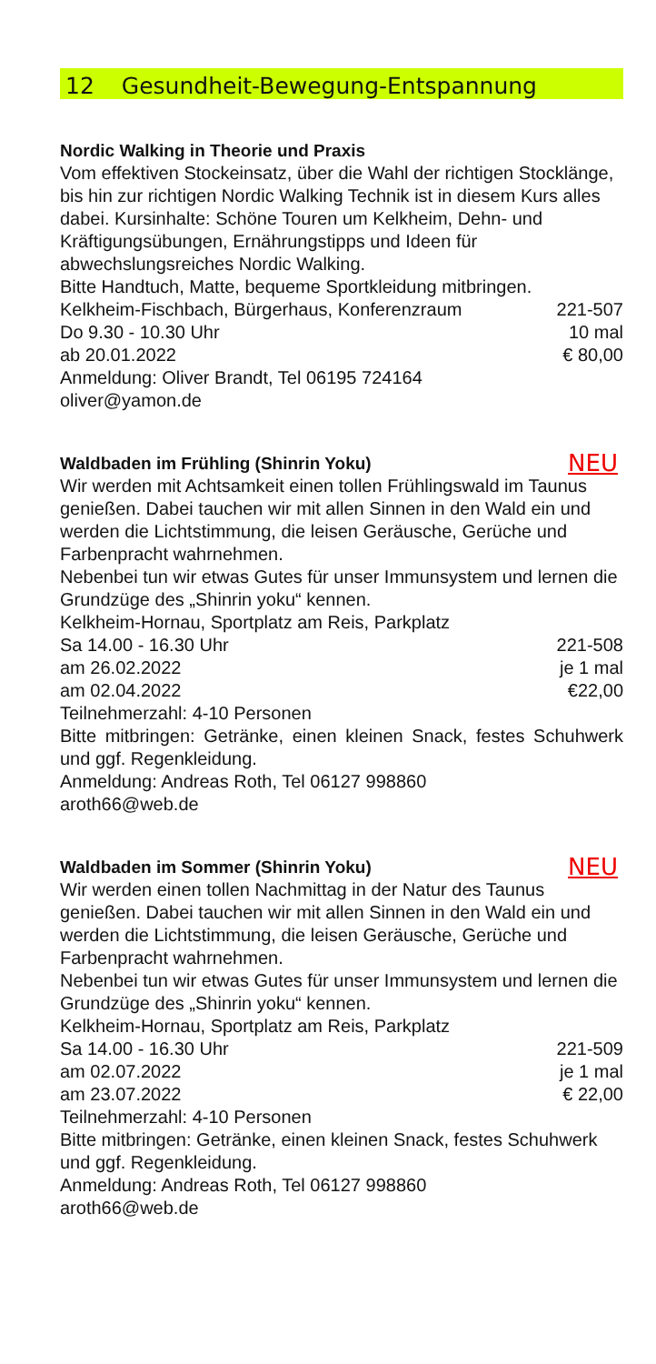12 Gesundheit-Bewegung-Entspannung
Nordic Walking in Theorie und Praxis
Vom effektiven Stockeinsatz, über die Wahl der richtigen Stocklänge, bis hin zur richtigen Nordic Walking Technik ist in diesem Kurs alles dabei. Kursinhalte: Schöne Touren um Kelkheim, Dehn- und Kräftigungsübungen, Ernährungstipps und Ideen für abwechslungsreiches Nordic Walking.
Bitte Handtuch, Matte, bequeme Sportkleidung mitbringen.
Kelkheim-Fischbach, Bürgerhaus, Konferenzraum 221-507
Do 9.30 - 10.30 Uhr 10 mal
ab 20.01.2022 € 80,00
Anmeldung: Oliver Brandt, Tel 06195 724164
oliver@yamon.de
Waldbaden im Frühling (Shinrin Yoku) NEU
Wir werden mit Achtsamkeit einen tollen Frühlingswald im Taunus genießen. Dabei tauchen wir mit allen Sinnen in den Wald ein und werden die Lichtstimmung, die leisen Geräusche, Gerüche und Farbenpracht wahrnehmen.
Nebenbei tun wir etwas Gutes für unser Immunsystem und lernen die Grundzüge des „Shinrin yoku“ kennen.
Kelkheim-Hornau, Sportplatz am Reis, Parkplatz
Sa 14.00 - 16.30 Uhr 221-508
am 26.02.2022 je 1 mal
am 02.04.2022 €22,00
Teilnehmerzahl: 4-10 Personen
Bitte mitbringen: Getränke, einen kleinen Snack, festes Schuhwerk und ggf. Regenkleidung.
Anmeldung: Andreas Roth, Tel 06127 998860
aroth66@web.de
Waldbaden im Sommer (Shinrin Yoku) NEU
Wir werden einen tollen Nachmittag in der Natur des Taunus genießen. Dabei tauchen wir mit allen Sinnen in den Wald ein und werden die Lichtstimmung, die leisen Geräusche, Gerüche und Farbenpracht wahrnehmen.
Nebenbei tun wir etwas Gutes für unser Immunsystem und lernen die Grundzüge des „Shinrin yoku“ kennen.
Kelkheim-Hornau, Sportplatz am Reis, Parkplatz
Sa 14.00 - 16.30 Uhr 221-509
am 02.07.2022 je 1 mal
am 23.07.2022 € 22,00
Teilnehmerzahl: 4-10 Personen
Bitte mitbringen: Getränke, einen kleinen Snack, festes Schuhwerk und ggf. Regenkleidung.
Anmeldung: Andreas Roth, Tel 06127 998860
aroth66@web.de